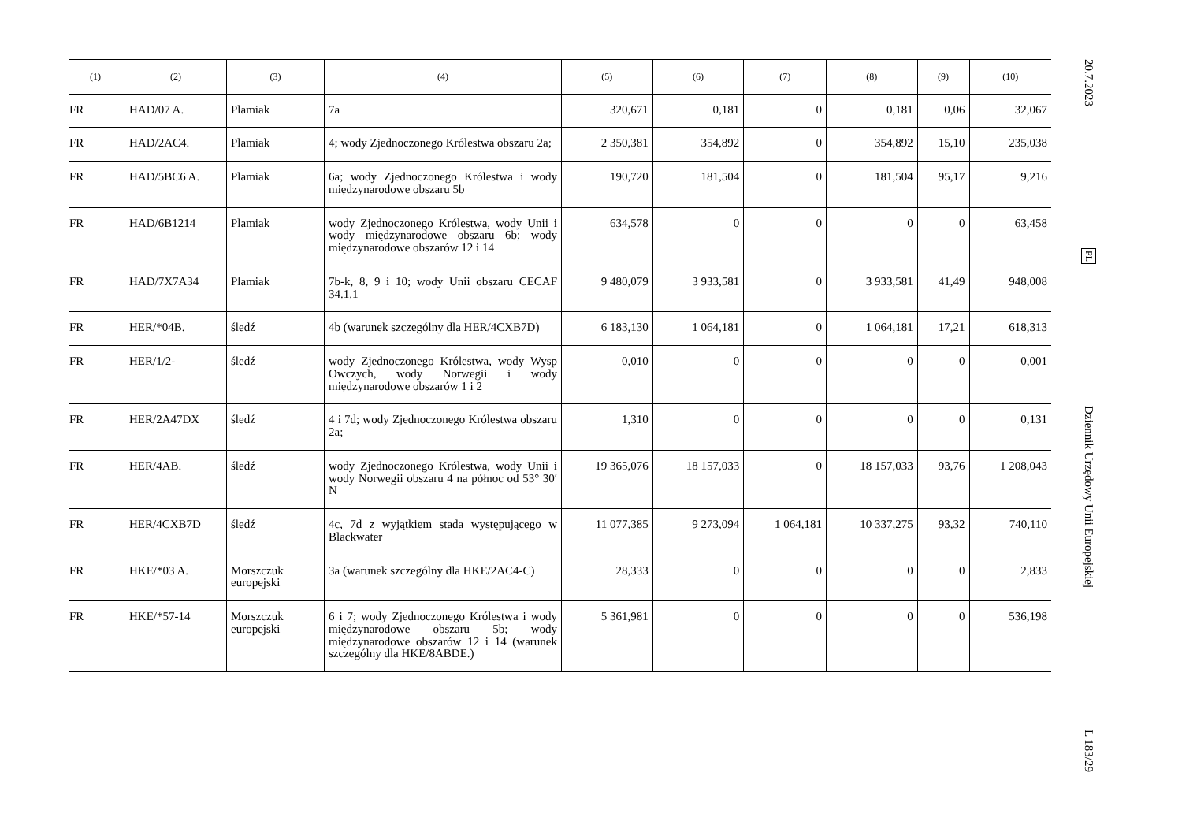| (1) | (2) | (3) | (4) | (5) | (6) | (7) | (8) | (9) | (10) |
| --- | --- | --- | --- | --- | --- | --- | --- | --- | --- |
| FR | HAD/07 A. | Plamiak | 7a | 320,671 | 0,181 | 0 | 0,181 | 0,06 | 32,067 |
| FR | HAD/2AC4. | Plamiak | 4; wody Zjednoczonego Królestwa obszaru 2a; | 2 350,381 | 354,892 | 0 | 354,892 | 15,10 | 235,038 |
| FR | HAD/5BC6 A. | Plamiak | 6a; wody Zjednoczonego Królestwa i wody międzynarodowe obszaru 5b | 190,720 | 181,504 | 0 | 181,504 | 95,17 | 9,216 |
| FR | HAD/6B1214 | Plamiak | wody Zjednoczonego Królestwa, wody Unii i wody międzynarodowe obszaru 6b; wody międzynarodowe obszarów 12 i 14 | 634,578 | 0 | 0 | 0 | 0 | 63,458 |
| FR | HAD/7X7A34 | Plamiak | 7b-k, 8, 9 i 10; wody Unii obszaru CECAF 34.1.1 | 9 480,079 | 3 933,581 | 0 | 3 933,581 | 41,49 | 948,008 |
| FR | HER/*04B. | śledź | 4b (warunek szczególny dla HER/4CXB7D) | 6 183,130 | 1 064,181 | 0 | 1 064,181 | 17,21 | 618,313 |
| FR | HER/1/2- | śledź | wody Zjednoczonego Królestwa, wody Wysp Owczych, wody Norwegii i wody międzynarodowe obszarów 1 i 2 | 0,010 | 0 | 0 | 0 | 0 | 0,001 |
| FR | HER/2A47DX | śledź | 4 i 7d; wody Zjednoczonego Królestwa obszaru 2a; | 1,310 | 0 | 0 | 0 | 0 | 0,131 |
| FR | HER/4AB. | śledź | wody Zjednoczonego Królestwa, wody Unii i wody Norwegii obszaru 4 na północ od 53° 30′ N | 19 365,076 | 18 157,033 | 0 | 18 157,033 | 93,76 | 1 208,043 |
| FR | HER/4CXB7D | śledź | 4c, 7d z wyjątkiem stada występującego w Blackwater | 11 077,385 | 9 273,094 | 1 064,181 | 10 337,275 | 93,32 | 740,110 |
| FR | HKE/*03 A. | Morszczuk europejski | 3a (warunek szczególny dla HKE/2AC4-C) | 28,333 | 0 | 0 | 0 | 0 | 2,833 |
| FR | HKE/*57-14 | Morszczuk europejski | 6 i 7; wody Zjednoczonego Królestwa i wody międzynarodowe obszaru 5b; wody międzynarodowe obszarów 12 i 14 (warunek szczególny dla HKE/8ABDE.) | 5 361,981 | 0 | 0 | 0 | 0 | 536,198 |
20.7.2023
PL
Dziennik Urzędowy Unii Europejskiej
L 183/29